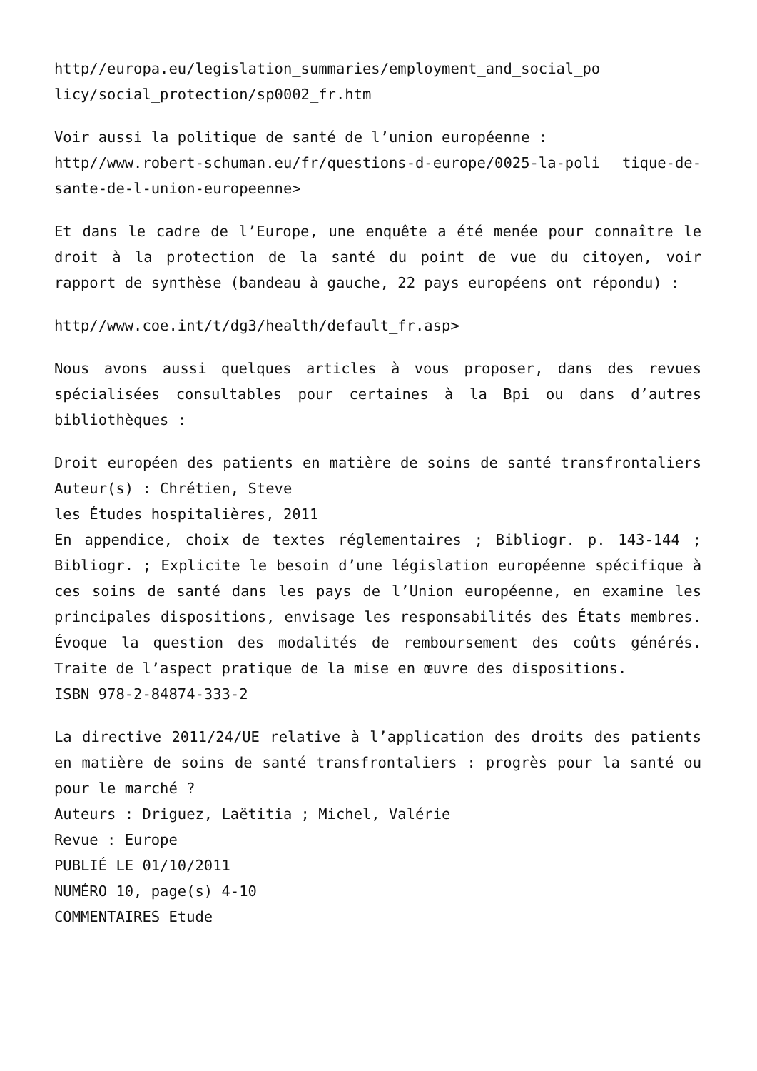http//europa.eu/legislation_summaries/employment_and_social_po licy/social_protection/sp0002_fr.htm
Voir aussi la politique de santé de l’union européenne :
http//www.robert-schuman.eu/fr/questions-d-europe/0025-la-poli tique-de-sante-de-l-union-europeenne>
Et dans le cadre de l’Europe, une enquête a été menée pour connaître le droit à la protection de la santé du point de vue du citoyen, voir rapport de synthèse (bandeau à gauche, 22 pays européens ont répondu) :
http//www.coe.int/t/dg3/health/default_fr.asp>
Nous avons aussi quelques articles à vous proposer, dans des revues spécialisées consultables pour certaines à la Bpi ou dans d’autres bibliothèques :
Droit européen des patients en matière de soins de santé transfrontaliers Auteur(s) : Chrétien, Steve
les Études hospitalières, 2011
En appendice, choix de textes réglementaires ; Bibliogr. p. 143-144 ; Bibliogr. ; Explicite le besoin d’une législation européenne spécifique à ces soins de santé dans les pays de l’Union européenne, en examine les principales dispositions, envisage les responsabilités des États membres. Évoque la question des modalités de remboursement des coûts générés. Traite de l’aspect pratique de la mise en œuvre des dispositions.
ISBN 978-2-84874-333-2
La directive 2011/24/UE relative à l’application des droits des patients en matière de soins de santé transfrontaliers : progrès pour la santé ou pour le marché ?
Auteurs : Driguez, Laëtitia ; Michel, Valérie
Revue : Europe
PUBLIÉ LE 01/10/2011
NUMÉRO 10, page(s) 4-10
COMMENTAIRES Etude